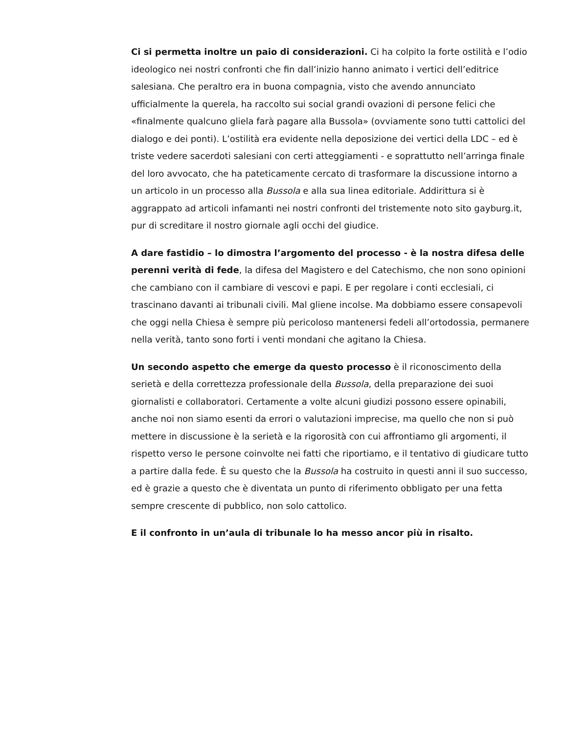Ci si permetta inoltre un paio di considerazioni. Ci ha colpito la forte ostilità e l’odio ideologico nei nostri confronti che fin dall’inizio hanno animato i vertici dell’editrice salesiana. Che peraltro era in buona compagnia, visto che avendo annunciato ufficialmente la querela, ha raccolto sui social grandi ovazioni di persone felici che «finalmente qualcuno gliela farà pagare alla Bussola» (ovviamente sono tutti cattolici del dialogo e dei ponti). L’ostilità era evidente nella deposizione dei vertici della LDC – ed è triste vedere sacerdoti salesiani con certi atteggiamenti - e soprattutto nell’arringa finale del loro avvocato, che ha pateticamente cercato di trasformare la discussione intorno a un articolo in un processo alla Bussola e alla sua linea editoriale. Addirittura si è aggrappato ad articoli infamanti nei nostri confronti del tristemente noto sito gayburg.it, pur di screditare il nostro giornale agli occhi del giudice.
A dare fastidio – lo dimostra l’argomento del processo - è la nostra difesa delle perenni verità di fede, la difesa del Magistero e del Catechismo, che non sono opinioni che cambiano con il cambiare di vescovi e papi. E per regolare i conti ecclesiali, ci trascinano davanti ai tribunali civili. Mal gliene incolse. Ma dobbiamo essere consapevoli che oggi nella Chiesa è sempre più pericoloso mantenersi fedeli all’ortodossia, permanere nella verità, tanto sono forti i venti mondani che agitano la Chiesa.
Un secondo aspetto che emerge da questo processo è il riconoscimento della serietà e della correttezza professionale della Bussola, della preparazione dei suoi giornalisti e collaboratori. Certamente a volte alcuni giudizi possono essere opinabili, anche noi non siamo esenti da errori o valutazioni imprecise, ma quello che non si può mettere in discussione è la serietà e la rigorosità con cui affrontiamo gli argomenti, il rispetto verso le persone coinvolte nei fatti che riportiamo, e il tentativo di giudicare tutto a partire dalla fede. È su questo che la Bussola ha costruito in questi anni il suo successo, ed è grazie a questo che è diventata un punto di riferimento obbligato per una fetta sempre crescente di pubblico, non solo cattolico.
E il confronto in un’aula di tribunale lo ha messo ancor più in risalto.